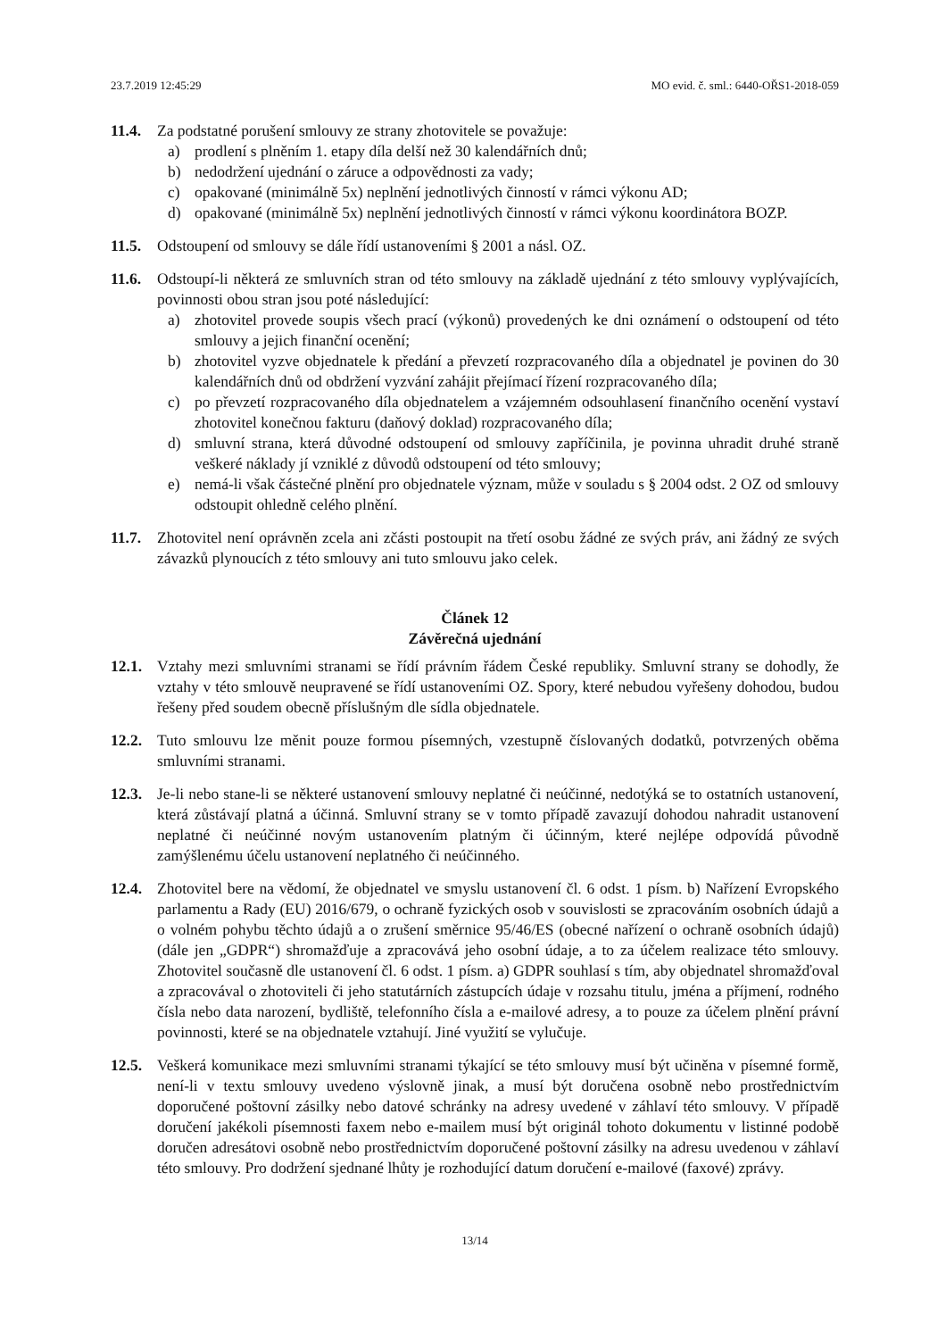23.7.2019 12:45:29 MO evid. č. sml.: 6440-OŘS1-2018-059
11.4.
Za podstatné porušení smlouvy ze strany zhotovitele se považuje:
a) prodlení s plněním 1. etapy díla delší než 30 kalendářních dnů;
b) nedodržení ujednání o záruce a odpovědnosti za vady;
c) opakované (minimálně 5x) neplnění jednotlivých činností v rámci výkonu AD;
d) opakované (minimálně 5x) neplnění jednotlivých činností v rámci výkonu koordinátora BOZP.
11.5.
Odstoupení od smlouvy se dále řídí ustanoveními § 2001 a násl. OZ.
11.6.
Odstoupí-li některá ze smluvních stran od této smlouvy na základě ujednání z této smlouvy vyplývajících, povinnosti obou stran jsou poté následující:
a) zhotovitel provede soupis všech prací (výkonů) provedených ke dni oznámení o odstoupení od této smlouvy a jejich finanční ocenění;
b) zhotovitel vyzve objednatele k předání a převzetí rozpracovaného díla a objednatel je povinen do 30 kalendářních dnů od obdržení vyzvání zahájit přejímací řízení rozpracovaného díla;
c) po převzetí rozpracovaného díla objednatelem a vzájemném odsouhlasení finančního ocenění vystaví zhotovitel konečnou fakturu (daňový doklad) rozpracovaného díla;
d) smluvní strana, která důvodné odstoupení od smlouvy zapříčinila, je povinna uhradit druhé straně veškeré náklady jí vzniklé z důvodů odstoupení od této smlouvy;
e) nemá-li však částečné plnění pro objednatele význam, může v souladu s § 2004 odst. 2 OZ od smlouvy odstoupit ohledně celého plnění.
11.7.
Zhotovitel není oprávněn zcela ani zčásti postoupit na třetí osobu žádné ze svých práv, ani žádný ze svých závazků plynoucích z této smlouvy ani tuto smlouvu jako celek.
Článek 12
Závěrečná ujednání
12.1.
Vztahy mezi smluvními stranami se řídí právním řádem České republiky. Smluvní strany se dohodly, že vztahy v této smlouvě neupravené se řídí ustanoveními OZ. Spory, které nebudou vyřešeny dohodou, budou řešeny před soudem obecně příslušným dle sídla objednatele.
12.2.
Tuto smlouvu lze měnit pouze formou písemných, vzestupně číslovaných dodatků, potvrzených oběma smluvními stranami.
12.3.
Je-li nebo stane-li se některé ustanovení smlouvy neplatné či neúčinné, nedotýká se to ostatních ustanovení, která zůstávají platná a účinná. Smluvní strany se v tomto případě zavazují dohodou nahradit ustanovení neplatné či neúčinné novým ustanovením platným či účinným, které nejlépe odpovídá původně zamýšlenému účelu ustanovení neplatného či neúčinného.
12.4.
Zhotovitel bere na vědomí, že objednatel ve smyslu ustanovení čl. 6 odst. 1 písm. b) Nařízení Evropského parlamentu a Rady (EU) 2016/679, o ochraně fyzických osob v souvislosti se zpracováním osobních údajů a o volném pohybu těchto údajů a o zrušení směrnice 95/46/ES (obecné nařízení o ochraně osobních údajů) (dále jen „GDPR“) shromažďuje a zpracovává jeho osobní údaje, a to za účelem realizace této smlouvy. Zhotovitel současně dle ustanovení čl. 6 odst. 1 písm. a) GDPR souhlasí s tím, aby objednatel shromažďoval a zpracovával o zhotoviteli či jeho statutárních zástupcích údaje v rozsahu titulu, jména a příjmení, rodného čísla nebo data narození, bydliště, telefonního čísla a e-mailové adresy, a to pouze za účelem plnění právní povinnosti, které se na objednatele vztahují. Jiné využití se vylučuje.
12.5.
Veškerá komunikace mezi smluvními stranami týkající se této smlouvy musí být učiněna v písemné formě, není-li v textu smlouvy uvedeno výslovně jinak, a musí být doručena osobně nebo prostřednictvím doporučené poštovní zásilky nebo datové schránky na adresy uvedené v záhlaví této smlouvy. V případě doručení jakékoli písemnosti faxem nebo e-mailem musí být originál tohoto dokumentu v listinné podobě doručen adresátovi osobně nebo prostřednictvím doporučené poštovní zásilky na adresu uvedenou v záhlaví této smlouvy. Pro dodržení sjednané lhůty je rozhodující datum doručení e-mailové (faxové) zprávy.
13/14